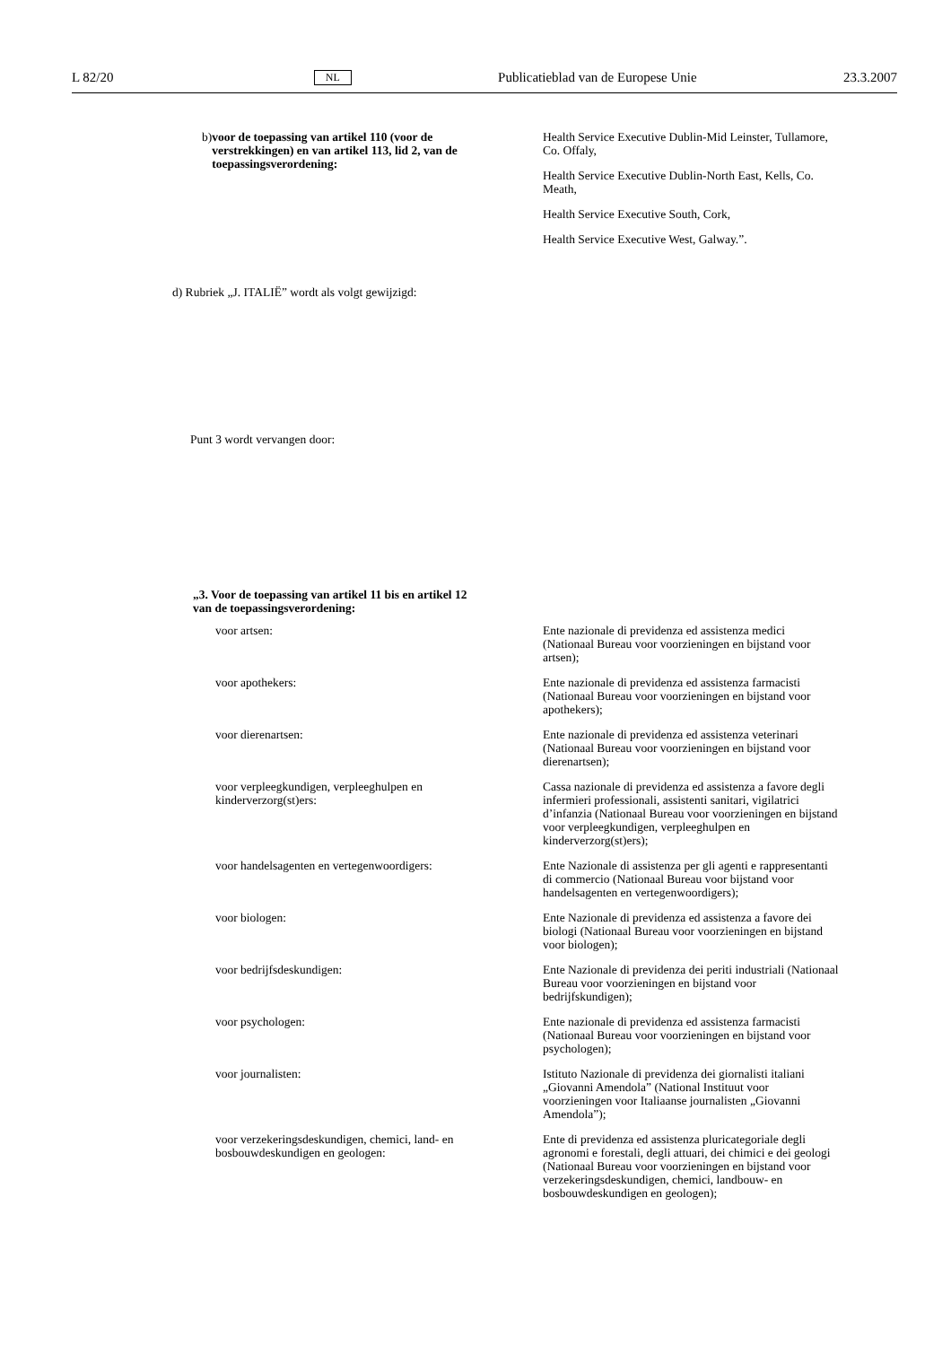L 82/20 NL Publicatieblad van de Europese Unie 23.3.2007
b) voor de toepassing van artikel 110 (voor de verstrekkingen) en van artikel 113, lid 2, van de toepassingsverordening:
Health Service Executive Dublin-Mid Leinster, Tullamore, Co. Offaly,
Health Service Executive Dublin-North East, Kells, Co. Meath,
Health Service Executive South, Cork,
Health Service Executive West, Galway.”.
d) Rubriek „J. ITALIË” wordt als volgt gewijzigd:
Punt 3 wordt vervangen door:
„3. Voor de toepassing van artikel 11 bis en artikel 12 van de toepassingsverordening:
voor artsen: Ente nazionale di previdenza ed assistenza medici (Nationaal Bureau voor voorzieningen en bijstand voor artsen);
voor apothekers: Ente nazionale di previdenza ed assistenza farmacisti (Nationaal Bureau voor voorzieningen en bijstand voor apothekers);
voor dierenartsen: Ente nazionale di previdenza ed assistenza veterinari (Nationaal Bureau voor voorzieningen en bijstand voor dierenartsen);
voor verpleegkundigen, verpleeghulpen en kinderverzorg(st)ers:
Cassa nazionale di previdenza ed assistenza a favore degli infermieri professionali, assistenti sanitari, vigilatrici d’infanzia (Nationaal Bureau voor voorzieningen en bijstand voor verpleegkundigen, verpleeghulpen en kinderverzorg(st)ers);
voor handelsagenten en vertegenwoordigers:
Ente Nazionale di assistenza per gli agenti e rappresentanti di commercio (Nationaal Bureau voor bijstand voor handelsagenten en vertegenwoordigers);
voor biologen: Ente Nazionale di previdenza ed assistenza a favore dei biologi (Nationaal Bureau voor voorzieningen en bijstand voor biologen);
voor bedrijfsdeskundigen: Ente Nazionale di previdenza dei periti industriali (Nationaal Bureau voor voorzieningen en bijstand voor bedrijfskundigen);
voor psychologen: Ente nazionale di previdenza ed assistenza farmacisti (Nationaal Bureau voor voorzieningen en bijstand voor psychologen);
voor journalisten: Istituto Nazionale di previdenza dei giornalisti italiani „Giovanni Amendola” (National Instituut voor voorzieningen voor Italiaanse journalisten „Giovanni Amendola”);
voor verzekeringsdeskundigen, chemici, land- en bosbouwdeskundigen en geologen:
Ente di previdenza ed assistenza pluricategoriale degli agronomi e forestali, degli attuari, dei chimici e dei geologi (Nationaal Bureau voor voorzieningen en bijstand voor verzekeringsdeskundigen, chemici, landbouw- en bosbouwdeskundigen en geologen);